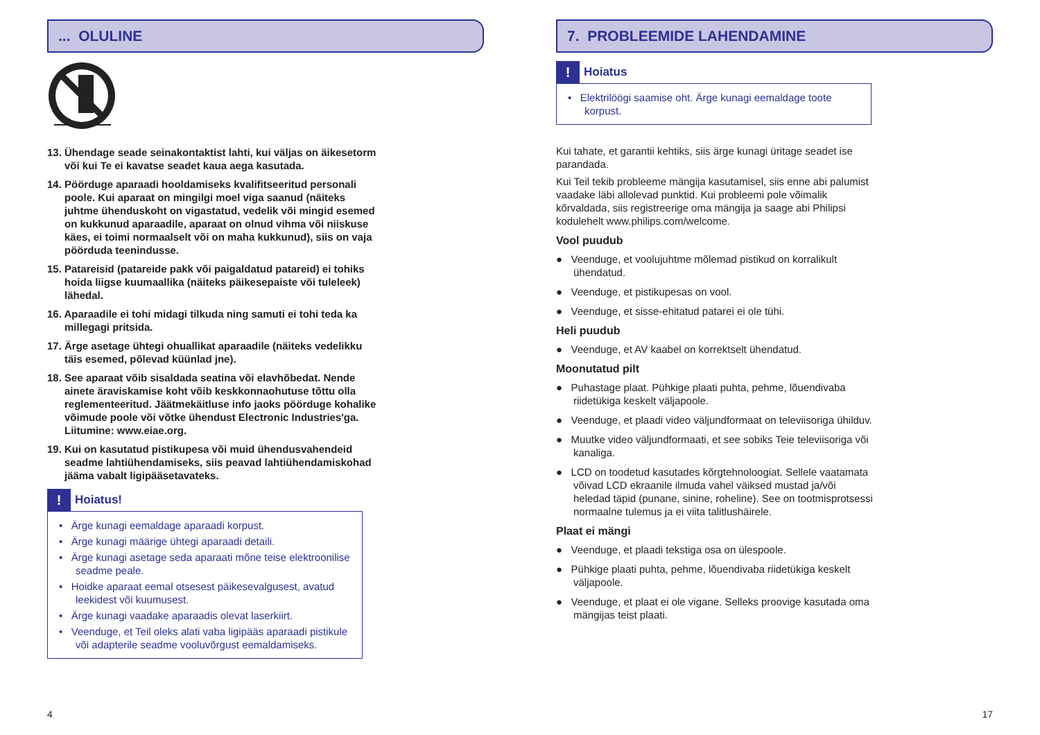... OLULINE
13. Ühendage seade seinakontaktist lahti, kui väljas on äikesetorm või kui Te ei kavatse seadet kaua aega kasutada.
14. Pöörduge aparaadi hooldamiseks kvalifitseeritud personali poole. Kui aparaat on mingilgi moel viga saanud (näiteks juhtme ühenduskoht on vigastatud, vedelik või mingid esemed on kukkunud aparaadile, aparaat on olnud vihma või niiskuse käes, ei toimi normaalselt või on maha kukkunud), siis on vaja pöörduda teenindusse.
15. Patareisid (patareide pakk või paigaldatud patareid) ei tohiks hoida liigse kuumaallika (näiteks päikesepaiste või tuleleek) lähedal.
16. Aparaadile ei tohi midagi tilkuda ning samuti ei tohi teda ka millegagi pritsida.
17. Ärge asetage ühtegi ohuallikat aparaadile (näiteks vedelikku täis esemed, põlevad küünlad jne).
18. See aparaat võib sisaldada seatina või elavhõbedat. Nende ainete äraviskamise koht võib keskkonnaohutuse tõttu olla reglementeeritud. Jäätmekäitluse info jaoks pöörduge kohalike võimude poole või võtke ühendust Electronic Industries'ga. Liitumine: www.eiae.org.
19. Kui on kasutatud pistikupesa või muid ühendusvahendeid seadme lahtiühendamiseks, siis peavad lahtiühendamiskohad jääma vabalt ligipääsetavateks.
! Hoiatus!
• Ärge kunagi eemaldage aparaadi korpust.
• Ärge kunagi määrige ühtegi aparaadi detaili.
• Ärge kunagi asetage seda aparaati mõne teise elektroonilise seadme peale.
• Hoidke aparaat eemal otsesest päikesevalgusest, avatud leekidest või kuumusest.
• Ärge kunagi vaadake aparaadis olevat laserkiirt.
• Veenduge, et Teil oleks alati vaba ligipääs aparaadi pistikule või adapterile seadme vooluvõrgust eemaldamiseks.
4
7. PROBLEEMIDE LAHENDAMINE
! Hoiatus
• Elektrilöögi saamise oht. Ärge kunagi eemaldage toote korpust.
Kui tahate, et garantii kehtiks, siis ärge kunagi üritage seadet ise parandada.
Kui Teil tekib probleeme mängija kasutamisel, siis enne abi palumist vaadake läbi allolevad punktid. Kui probleemi pole võimalik kõrvaldada, siis registreerige oma mängija ja saage abi Philipsi kodulehelt www.philips.com/welcome.
Vool puudub
● Veenduge, et voolujuhtme mõlemad pistikud on korralikult ühendatud.
● Veenduge, et pistikupesas on vool.
● Veenduge, et sisse-ehitatud patarei ei ole tühi.
Heli puudub
● Veenduge, et AV kaabel on korrektselt ühendatud.
Moonutatud pilt
● Puhastage plaat. Pühkige plaati puhta, pehme, lõuendivaba riidetükiga keskelt väljapoole.
● Veenduge, et plaadi video väljundformaat on televiisoriga ühilduv.
● Muutke video väljundformaati, et see sobiks Teie televiisoriga või kanaliga.
● LCD on toodetud kasutades kõrgtehnoloogiat. Sellele vaatamata võivad LCD ekraanile ilmuda vahel väiksed mustad ja/või heledad täpid (punane, sinine, roheline). See on tootmisprotsessi normaalne tulemus ja ei viita talitlushäirele.
Plaat ei mängi
● Veenduge, et plaadi tekstiga osa on ülespoole.
● Pühkige plaati puhta, pehme, lõuendivaba riidetükiga keskelt väljapoole.
● Veenduge, et plaat ei ole vigane. Selleks proovige kasutada oma mängijas teist plaati.
17